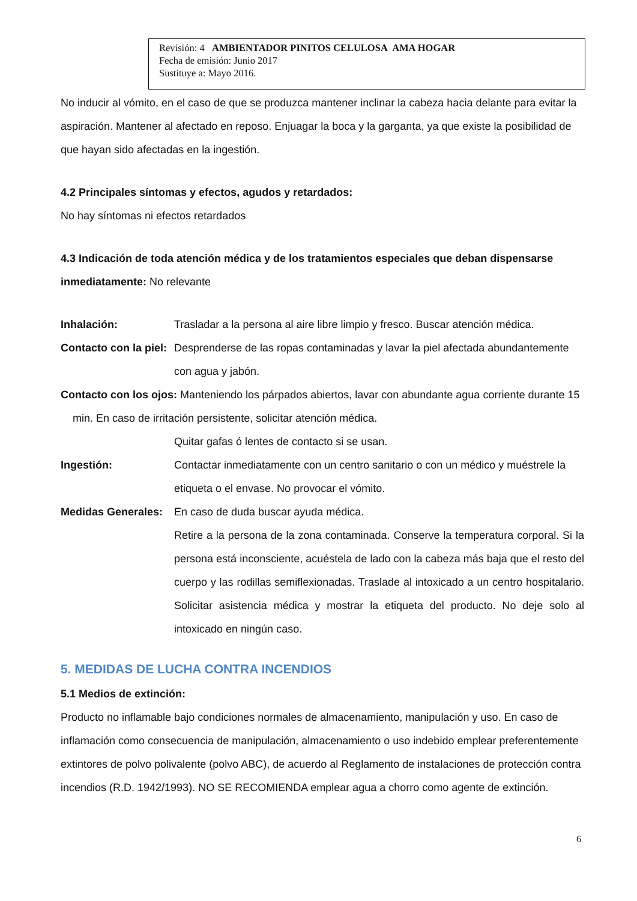Revisión: 4 AMBIENTADOR PINITOS CELULOSA AMA HOGAR
Fecha de emisión: Junio 2017
Sustituye a: Mayo 2016.
No inducir al vómito, en el caso de que se produzca mantener inclinar la cabeza hacia delante para evitar la aspiración. Mantener al afectado en reposo. Enjuagar la boca y la garganta, ya que existe la posibilidad de que hayan sido afectadas en la ingestión.
4.2 Principales síntomas y efectos, agudos y retardados:
No hay síntomas ni efectos retardados
4.3 Indicación de toda atención médica y de los tratamientos especiales que deban dispensarse inmediatamente: No relevante
Inhalación: Trasladar a la persona al aire libre limpio y fresco. Buscar atención médica.
Contacto con la piel: Desprenderse de las ropas contaminadas y lavar la piel afectada abundantemente con agua y jabón.
Contacto con los ojos: Manteniendo los párpados abiertos, lavar con abundante agua corriente durante 15 min. En caso de irritación persistente, solicitar atención médica.
Quitar gafas ó lentes de contacto si se usan.
Ingestión: Contactar inmediatamente con un centro sanitario o con un médico y muéstrele la etiqueta o el envase. No provocar el vómito.
Medidas Generales: En caso de duda buscar ayuda médica.
Retire a la persona de la zona contaminada. Conserve la temperatura corporal. Si la persona está inconsciente, acuéstela de lado con la cabeza más baja que el resto del cuerpo y las rodillas semiflexionadas. Traslade al intoxicado a un centro hospitalario. Solicitar asistencia médica y mostrar la etiqueta del producto. No deje solo al intoxicado en ningún caso.
5. MEDIDAS DE LUCHA CONTRA INCENDIOS
5.1 Medios de extinción:
Producto no inflamable bajo condiciones normales de almacenamiento, manipulación y uso. En caso de inflamación como consecuencia de manipulación, almacenamiento o uso indebido emplear preferentemente extintores de polvo polivalente (polvo ABC), de acuerdo al Reglamento de instalaciones de protección contra incendios (R.D. 1942/1993). NO SE RECOMIENDA emplear agua a chorro como agente de extinción.
6